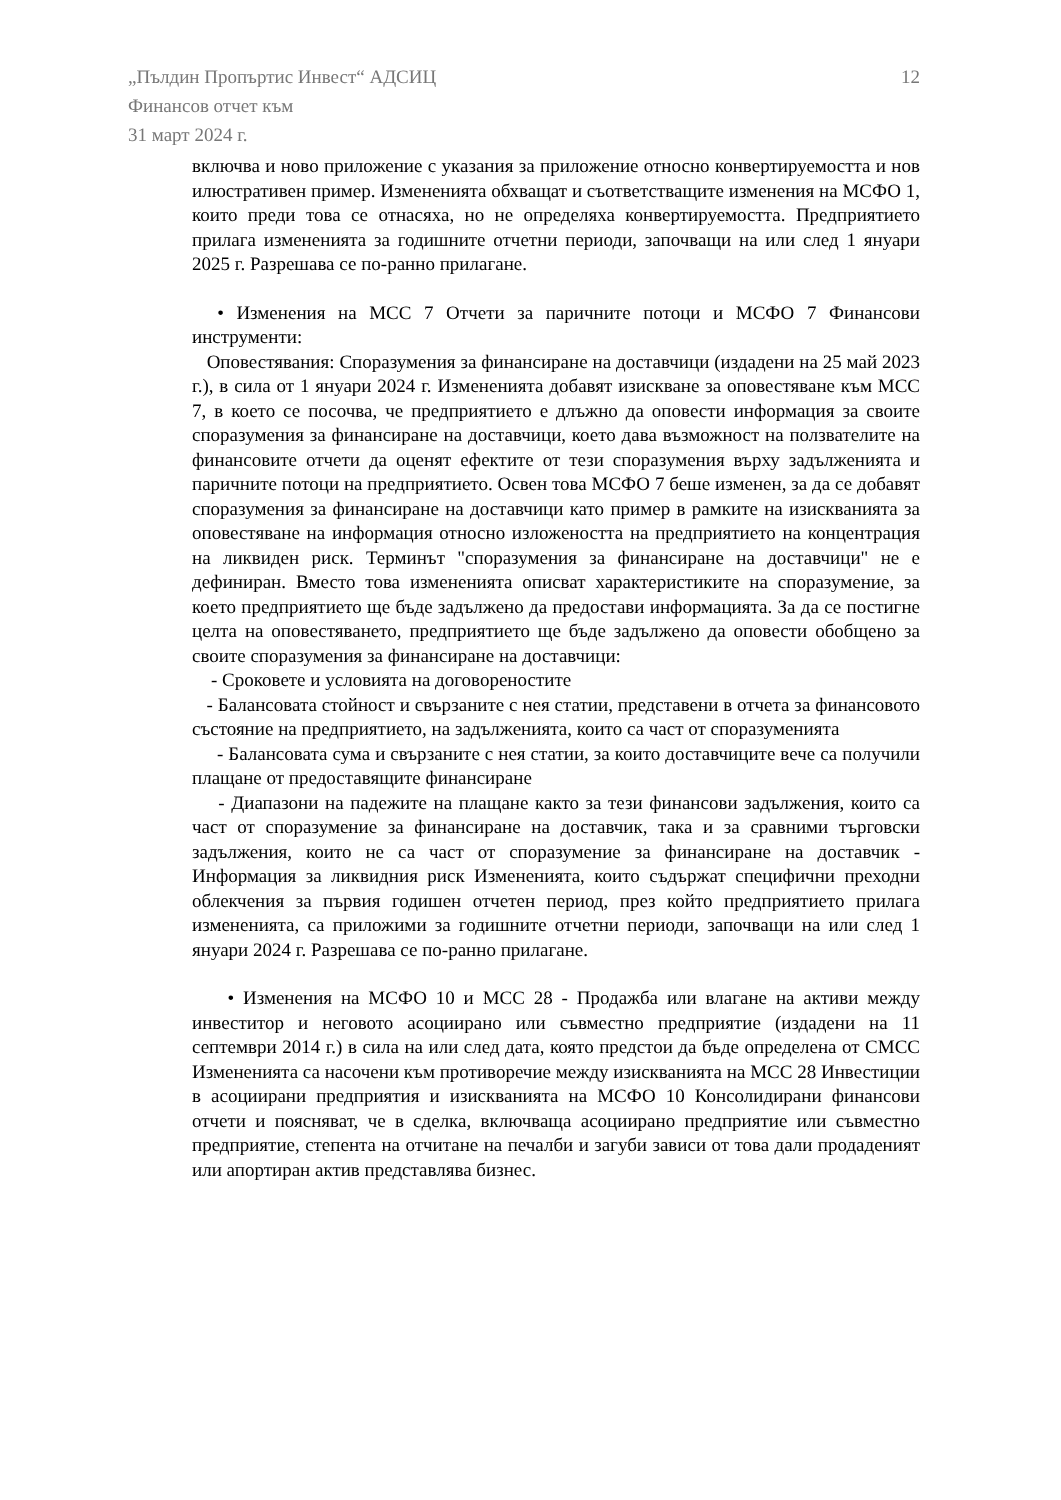„Пълдин Пропъртис Инвест“ АДСИЦ
Финансов отчет към
31 март 2024 г.
12
включва и ново приложение с указания за приложение относно конвертируемостта и нов илюстративен пример. Измененията обхващат и съответстващите изменения на МСФО 1, които преди това се отнасяха, но не определяха конвертируемостта. Предприятието прилага измененията за годишните отчетни периоди, започващи на или след 1 януари 2025 г. Разрешава се по-ранно прилагане.
• Изменения на МСС 7 Отчети за паричните потоци и МСФО 7 Финансови инструменти:
Оповестявания: Споразумения за финансиране на доставчици (издадени на 25 май 2023 г.), в сила от 1 януари 2024 г. Измененията добавят изискване за оповестяване към МСС 7, в което се посочва, че предприятието е длъжно да оповести информация за своите споразумения за финансиране на доставчици, което дава възможност на ползвателите на финансовите отчети да оценят ефектите от тези споразумения върху задълженията и паричните потоци на предприятието. Освен това МСФО 7 беше изменен, за да се добавят споразумения за финансиране на доставчици като пример в рамките на изискванията за оповестяване на информация относно изложеността на предприятието на концентрация на ликвиден риск. Терминът "споразумения за финансиране на доставчици" не е дефиниран. Вместо това измененията описват характеристиките на споразумение, за което предприятието ще бъде задължено да предостави информацията. За да се постигне целта на оповестяването, предприятието ще бъде задължено да оповести обобщено за своите споразумения за финансиране на доставчици:
- Сроковете и условията на договореностите
- Балансовата стойност и свързаните с нея статии, представени в отчета за финансовото състояние на предприятието, на задълженията, които са част от споразуменията
- Балансовата сума и свързаните с нея статии, за които доставчиците вече са получили плащане от предоставящите финансиране
- Диапазони на падежите на плащане както за тези финансови задължения, които са част от споразумение за финансиране на доставчик, така и за сравними търговски задължения, които не са част от споразумение за финансиране на доставчик - Информация за ликвидния риск Измененията, които съдържат специфични преходни облекчения за първия годишен отчетен период, през който предприятието прилага измененията, са приложими за годишните отчетни периоди, започващи на или след 1 януари 2024 г. Разрешава се по-ранно прилагане.
• Изменения на МСФО 10 и МСС 28 - Продажба или влагане на активи между инвеститор и неговото асоциирано или съвместно предприятие (издадени на 11 септември 2014 г.) в сила на или след дата, която предстои да бъде определена от СМСС Измененията са насочени към противоречие между изискванията на МСС 28 Инвестиции в асоциирани предприятия и изискванията на МСФО 10 Консолидирани финансови отчети и поясняват, че в сделка, включваща асоциирано предприятие или съвместно предприятие, степента на отчитане на печалби и загуби зависи от това дали продаденият или апортиран актив представлява бизнес.